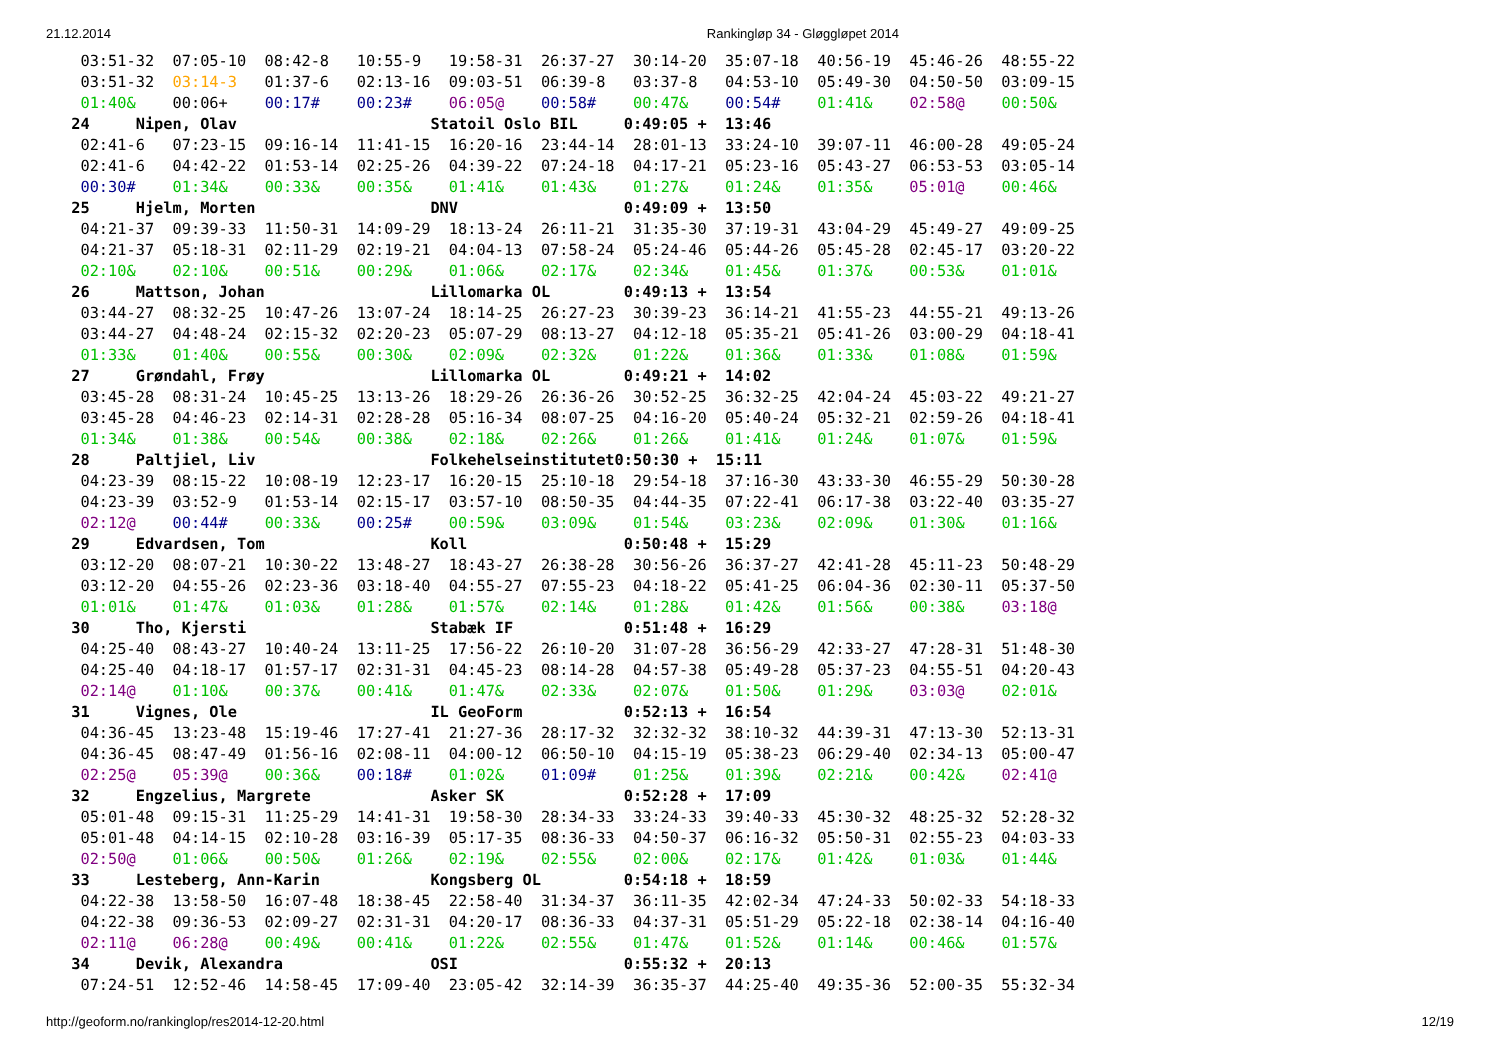21.12.2014 Rankingløp 34 - Gløggløpet 2014
  03:51-32  07:05-10  08:42-8   10:55-9   19:58-31  26:37-27  30:14-20  35:07-18  40:56-19  45:46-26  48:55-22
  03:51-32  03:14-3   01:37-6   02:13-16  09:03-51  06:39-8   03:37-8   04:53-10  05:49-30  04:50-50  03:09-15
  01:40&    00:06+    00:17#    00:23#    06:05@    00:58#    00:47&    00:54#    01:41&    02:58@    00:50&
 24     Nipen, Olav                     Statoil Oslo BIL     0:49:05 +  13:46
  02:41-6   07:23-15  09:16-14  11:41-15  16:20-16  23:44-14  28:01-13  33:24-10  39:07-11  46:00-28  49:05-24
  02:41-6   04:42-22  01:53-14  02:25-26  04:39-22  07:24-18  04:17-21  05:23-16  05:43-27  06:53-53  03:05-14
  00:30#    01:34&    00:33&    00:35&    01:41&    01:43&    01:27&    01:24&    01:35&    05:01@    00:46&
 25     Hjelm, Morten                   DNV                  0:49:09 +  13:50
  04:21-37  09:39-33  11:50-31  14:09-29  18:13-24  26:11-21  31:35-30  37:19-31  43:04-29  45:49-27  49:09-25
  04:21-37  05:18-31  02:11-29  02:19-21  04:04-13  07:58-24  05:24-46  05:44-26  05:45-28  02:45-17  03:20-22
  02:10&    02:10&    00:51&    00:29&    01:06&    02:17&    02:34&    01:45&    01:37&    00:53&    01:01&
 26     Mattson, Johan                  Lillomarka OL        0:49:13 +  13:54
  03:44-27  08:32-25  10:47-26  13:07-24  18:14-25  26:27-23  30:39-23  36:14-21  41:55-23  44:55-21  49:13-26
  03:44-27  04:48-24  02:15-32  02:20-23  05:07-29  08:13-27  04:12-18  05:35-21  05:41-26  03:00-29  04:18-41
  01:33&    01:40&    00:55&    00:30&    02:09&    02:32&    01:22&    01:36&    01:33&    01:08&    01:59&
 27     Grøndahl, Frøy                  Lillomarka OL        0:49:21 +  14:02
  03:45-28  08:31-24  10:45-25  13:13-26  18:29-26  26:36-26  30:52-25  36:32-25  42:04-24  45:03-22  49:21-27
  03:45-28  04:46-23  02:14-31  02:28-28  05:16-34  08:07-25  04:16-20  05:40-24  05:32-21  02:59-26  04:18-41
  01:34&    01:38&    00:54&    00:38&    02:18&    02:26&    01:26&    01:41&    01:24&    01:07&    01:59&
 28     Paltjiel, Liv                   Folkehelseinstitutet0:50:30 +  15:11
  04:23-39  08:15-22  10:08-19  12:23-17  16:20-15  25:10-18  29:54-18  37:16-30  43:33-30  46:55-29  50:30-28
  04:23-39  03:52-9   01:53-14  02:15-17  03:57-10  08:50-35  04:44-35  07:22-41  06:17-38  03:22-40  03:35-27
  02:12@    00:44#    00:33&    00:25#    00:59&    03:09&    01:54&    03:23&    02:09&    01:30&    01:16&
 29     Edvardsen, Tom                  Koll                 0:50:48 +  15:29
  03:12-20  08:07-21  10:30-22  13:48-27  18:43-27  26:38-28  30:56-26  36:37-27  42:41-28  45:11-23  50:48-29
  03:12-20  04:55-26  02:23-36  03:18-40  04:55-27  07:55-23  04:18-22  05:41-25  06:04-36  02:30-11  05:37-50
  01:01&    01:47&    01:03&    01:28&    01:57&    02:14&    01:28&    01:42&    01:56&    00:38&    03:18@
 30     Tho, Kjersti                    Stabæk IF            0:51:48 +  16:29
  04:25-40  08:43-27  10:40-24  13:11-25  17:56-22  26:10-20  31:07-28  36:56-29  42:33-27  47:28-31  51:48-30
  04:25-40  04:18-17  01:57-17  02:31-31  04:45-23  08:14-28  04:57-38  05:49-28  05:37-23  04:55-51  04:20-43
  02:14@    01:10&    00:37&    00:41&    01:47&    02:33&    02:07&    01:50&    01:29&    03:03@    02:01&
 31     Vignes, Ole                     IL GeoForm           0:52:13 +  16:54
  04:36-45  13:23-48  15:19-46  17:27-41  21:27-36  28:17-32  32:32-32  38:10-32  44:39-31  47:13-30  52:13-31
  04:36-45  08:47-49  01:56-16  02:08-11  04:00-12  06:50-10  04:15-19  05:38-23  06:29-40  02:34-13  05:00-47
  02:25@    05:39@    00:36&    00:18#    01:02&    01:09#    01:25&    01:39&    02:21&    00:42&    02:41@
 32     Engzelius, Margrete             Asker SK             0:52:28 +  17:09
  05:01-48  09:15-31  11:25-29  14:41-31  19:58-30  28:34-33  33:24-33  39:40-33  45:30-32  48:25-32  52:28-32
  05:01-48  04:14-15  02:10-28  03:16-39  05:17-35  08:36-33  04:50-37  06:16-32  05:50-31  02:55-23  04:03-33
  02:50@    01:06&    00:50&    01:26&    02:19&    02:55&    02:00&    02:17&    01:42&    01:03&    01:44&
 33     Lesteberg, Ann-Karin            Kongsberg OL         0:54:18 +  18:59
  04:22-38  13:58-50  16:07-48  18:38-45  22:58-40  31:34-37  36:11-35  42:02-34  47:24-33  50:02-33  54:18-33
  04:22-38  09:36-53  02:09-27  02:31-31  04:20-17  08:36-33  04:37-31  05:51-29  05:22-18  02:38-14  04:16-40
  02:11@    06:28@    00:49&    00:41&    01:22&    02:55&    01:47&    01:52&    01:14&    00:46&    01:57&
 34     Devik, Alexandra                OSI                  0:55:32 +  20:13
  07:24-51  12:52-46  14:58-45  17:09-40  23:05-42  32:14-39  36:35-37  44:25-40  49:35-36  52:00-35  55:32-34
http://geoform.no/rankinglop/res2014-12-20.html 12/19